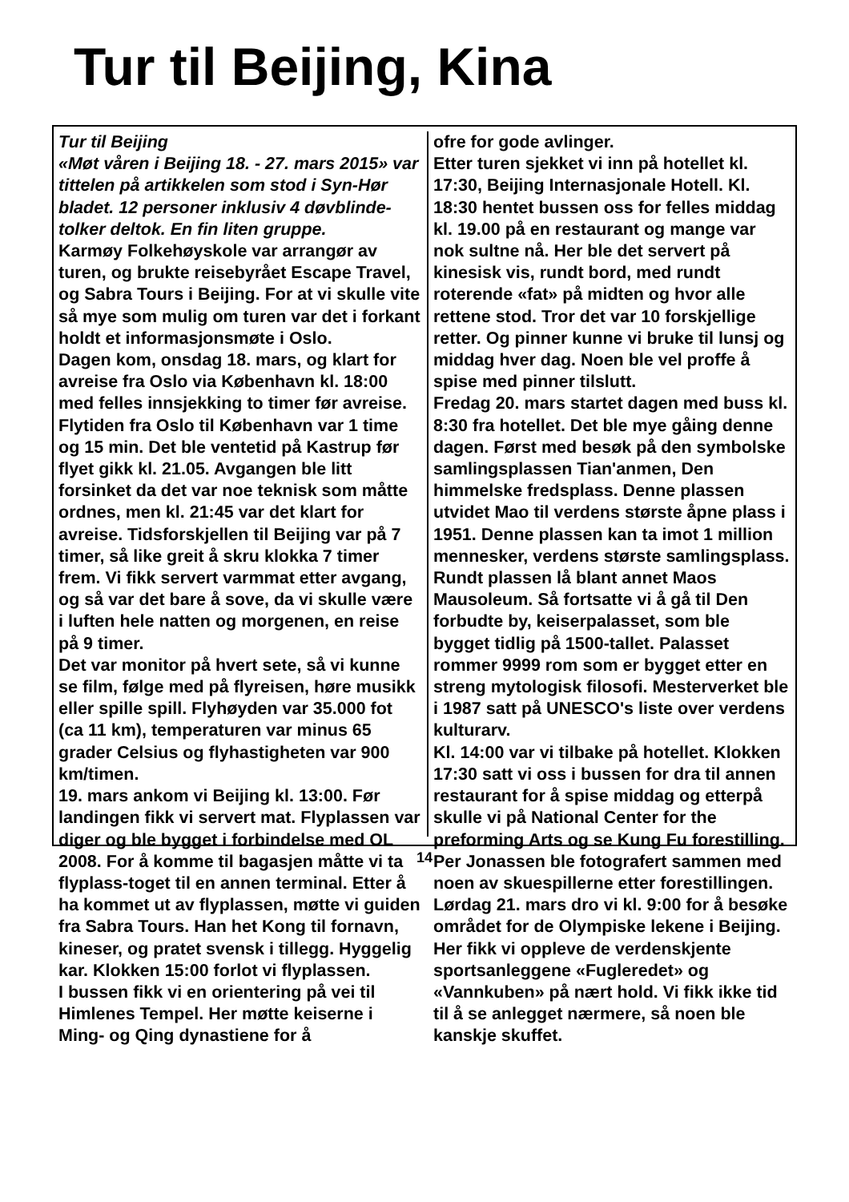Tur til Beijing, Kina
Tur til Beijing
«Møt våren i Beijing 18. - 27. mars 2015» var tittelen på artikkelen som stod i Syn-Hør bladet. 12 personer inklusiv 4 døvblinde- tolker deltok. En fin liten gruppe.
Karmøy Folkehøyskole var arrangør av turen, og brukte reisebyrået Escape Travel, og Sabra Tours i Beijing. For at vi skulle vite så mye som mulig om turen var det i forkant holdt et informasjonsmøte i Oslo.
Dagen kom, onsdag 18. mars, og klart for avreise fra Oslo via København kl. 18:00 med felles innsjekking to timer før avreise. Flytiden fra Oslo til København var 1 time og 15 min. Det ble ventetid på Kastrup før flyet gikk kl. 21.05. Avgangen ble litt forsinket da det var noe teknisk som måtte ordnes, men kl. 21:45 var det klart for avreise. Tidsforskjellen til Beijing var på 7 timer, så like greit å skru klokka 7 timer frem. Vi fikk servert varmmat etter avgang, og så var det bare å sove, da vi skulle være i luften hele natten og morgenen, en reise på 9 timer.
Det var monitor på hvert sete, så vi kunne se film, følge med på flyreisen, høre musikk eller spille spill. Flyhøyden var 35.000 fot (ca 11 km), temperaturen var minus 65 grader Celsius og flyhastigheten var 900 km/timen.
19. mars ankom vi Beijing kl. 13:00. Før landingen fikk vi servert mat. Flyplassen var diger og ble bygget i forbindelse med OL 2008. For å komme til bagasjen måtte vi ta flyplass-toget til en annen terminal. Etter å ha kommet ut av flyplassen, møtte vi guiden fra Sabra Tours. Han het Kong til fornavn, kineser, og pratet svensk i tillegg. Hyggelig kar. Klokken 15:00 forlot vi flyplassen.
I bussen fikk vi en orientering på vei til Himlenes Tempel. Her møtte keiserne i Ming- og Qing dynastiene for å
ofre for gode avlinger.
Etter turen sjekket vi inn på hotellet kl. 17:30, Beijing Internasjonale Hotell. Kl. 18:30 hentet bussen oss for felles middag kl. 19.00 på en restaurant og mange var nok sultne nå. Her ble det servert på kinesisk vis, rundt bord, med rundt roterende «fat» på midten og hvor alle rettene stod. Tror det var 10 forskjellige retter. Og pinner kunne vi bruke til lunsj og middag hver dag. Noen ble vel proffe å spise med pinner tilslutt.
Fredag 20. mars startet dagen med buss kl. 8:30 fra hotellet. Det ble mye gåing denne dagen. Først med besøk på den symbolske samlingsplassen Tian'anmen, Den himmelske fredsplass. Denne plassen utvidet Mao til verdens største åpne plass i 1951. Denne plassen kan ta imot 1 million mennesker, verdens største samlingsplass. Rundt plassen lå blant annet Maos Mausoleum. Så fortsatte vi å gå til Den forbudte by, keiserpalasset, som ble bygget tidlig på 1500-tallet. Palasset rommer 9999 rom som er bygget etter en streng mytologisk filosofi. Mesterverket ble i 1987 satt på UNESCO's liste over verdens kulturarv.
Kl. 14:00 var vi tilbake på hotellet. Klokken 17:30 satt vi oss i bussen for dra til annen restaurant for å spise middag og etterpå skulle vi på National Center for the preforming Arts og se Kung Fu forestilling. Per Jonassen ble fotografert sammen med noen av skuespillerne etter forestillingen.
Lørdag 21. mars dro vi kl. 9:00 for å besøke området for de Olympiske lekene i Beijing. Her fikk vi oppleve de verdenskjente sportsanleggene «Fugleredet» og «Vannkuben» på nært hold. Vi fikk ikke tid til å se anlegget nærmere, så noen ble kanskje skuffet.
14